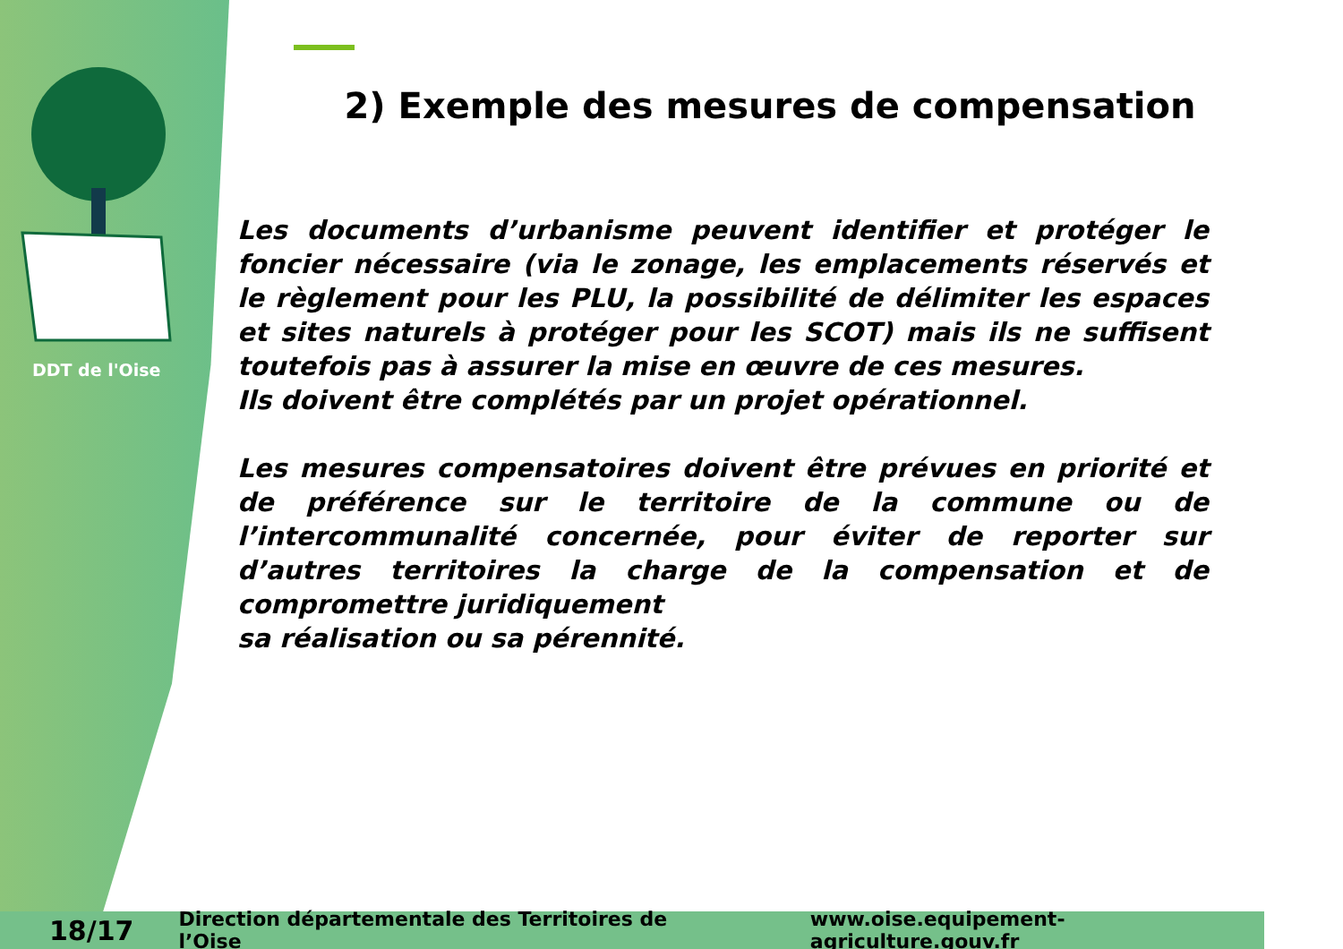DDT de l'Oise
2) Exemple des mesures de compensation
Les documents d’urbanisme peuvent identifier et protéger le foncier nécessaire (via le zonage, les emplacements réservés et le règlement pour les PLU, la possibilité de délimiter les espaces et sites naturels à protéger pour les SCOT) mais ils ne suffisent toutefois pas à assurer la mise en œuvre de ces mesures.
Ils doivent être complétés par un projet opérationnel.
Les mesures compensatoires doivent être prévues en priorité et de préférence sur le territoire de la commune ou de l’intercommunalité concernée, pour éviter de reporter sur d’autres territoires la charge de la compensation et de compromettre juridiquement
sa réalisation ou sa pérennité.
18/17 Direction départementale des Territoires de l’Oise www.oise.equipement-agriculture.gouv.fr